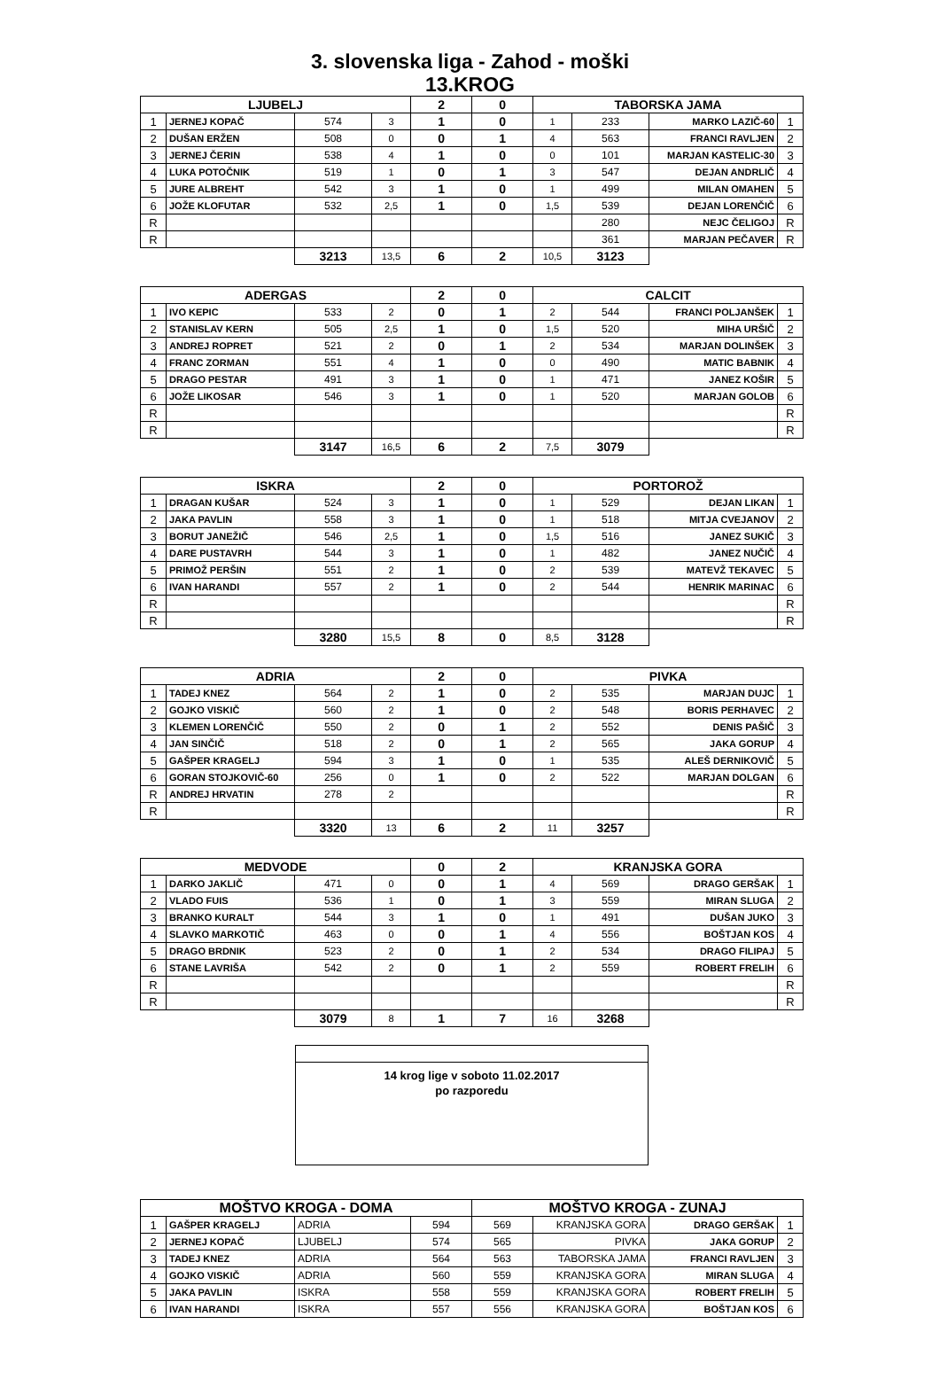3. slovenska liga - Zahod - moški
13.KROG
| LJUBELJ | | | | 2 | 0 | TABORSKA JAMA | | | |
| --- | --- | --- | --- | --- | --- | --- | --- | --- | --- |
| 1 | JERNEJ KOPAČ | 574 | 3 | 1 | 0 | 1 | 233 | MARKO LAZIČ-60 | 1 |
| 2 | DUŠAN ERŽEN | 508 | 0 | 0 | 1 | 4 | 563 | FRANCI RAVLJEN | 2 |
| 3 | JERNEJ ČERIN | 538 | 4 | 1 | 0 | 0 | 101 | MARJAN KASTELIC-30 | 3 |
| 4 | LUKA POTOČNIK | 519 | 1 | 0 | 1 | 3 | 547 | DEJAN ANDRLIČ | 4 |
| 5 | JURE ALBREHT | 542 | 3 | 1 | 0 | 1 | 499 | MILAN OMAHEN | 5 |
| 6 | JOŽE KLOFUTAR | 532 | 2,5 | 1 | 0 | 1,5 | 539 | DEJAN LORENČIČ | 6 |
| R | | | | | | | 280 | NEJC ČELIGOJ | R |
| R | | | | | | | 361 | MARJAN PEČAVER | R |
| | | 3213 | 13,5 | 6 | 2 | 10,5 | 3123 | | |
| ADERGAS | | | | 2 | 0 | CALCIT | | | |
| 1 | IVO KEPIC | 533 | 2 | 0 | 1 | 2 | 544 | FRANCI POLJANŠEK | 1 |
| 2 | STANISLAV KERN | 505 | 2,5 | 1 | 0 | 1,5 | 520 | MIHA URŠIČ | 2 |
| 3 | ANDREJ ROPRET | 521 | 2 | 0 | 1 | 2 | 534 | MARJAN DOLINŠEK | 3 |
| 4 | FRANC ZORMAN | 551 | 4 | 1 | 0 | 0 | 490 | MATIC BABNIK | 4 |
| 5 | DRAGO PESTAR | 491 | 3 | 1 | 0 | 1 | 471 | JANEZ KOŠIR | 5 |
| 6 | JOŽE LIKOSAR | 546 | 3 | 1 | 0 | 1 | 520 | MARJAN GOLOB | 6 |
| R | | | | | | | | | R |
| R | | | | | | | | | R |
| | | 3147 | 16,5 | 6 | 2 | 7,5 | 3079 | | |
| ISKRA | | | | 2 | 0 | PORTOROŽ | | | |
| 1 | DRAGAN KUŠAR | 524 | 3 | 1 | 0 | 1 | 529 | DEJAN LIKAN | 1 |
| 2 | JAKA PAVLIN | 558 | 3 | 1 | 0 | 1 | 518 | MITJA CVEJANOV | 2 |
| 3 | BORUT JANEŽIČ | 546 | 2,5 | 1 | 0 | 1,5 | 516 | JANEZ SUKIČ | 3 |
| 4 | DARE PUSTAVRH | 544 | 3 | 1 | 0 | 1 | 482 | JANEZ NUČIČ | 4 |
| 5 | PRIMOŽ PERŠIN | 551 | 2 | 1 | 0 | 2 | 539 | MATEVŽ TEKAVEC | 5 |
| 6 | IVAN HARANDI | 557 | 2 | 1 | 0 | 2 | 544 | HENRIK MARINAC | 6 |
| R | | | | | | | | | R |
| R | | | | | | | | | R |
| | | 3280 | 15,5 | 8 | 0 | 8,5 | 3128 | | |
| ADRIA | | | | 2 | 0 | PIVKA | | | |
| 1 | TADEJ KNEZ | 564 | 2 | 1 | 0 | 2 | 535 | MARJAN DUJC | 1 |
| 2 | GOJKO VISKIČ | 560 | 2 | 1 | 0 | 2 | 548 | BORIS PERHAVEC | 2 |
| 3 | KLEMEN LORENČIČ | 550 | 2 | 0 | 1 | 2 | 552 | DENIS PAŠIČ | 3 |
| 4 | JAN SINČIČ | 518 | 2 | 0 | 1 | 2 | 565 | JAKA GORUP | 4 |
| 5 | GAŠPER KRAGELJ | 594 | 3 | 1 | 0 | 1 | 535 | ALEŠ DERNIKOVIČ | 5 |
| 6 | GORAN STOJKOVIČ-60 | 256 | 0 | 1 | 0 | 2 | 522 | MARJAN DOLGAN | 6 |
| R | ANDREJ HRVATIN | 278 | 2 | | | | | | R |
| R | | | | | | | | | R |
| | | 3320 | 13 | 6 | 2 | 11 | 3257 | | |
| MEDVODE | | | | 0 | 2 | KRANJSKA GORA | | | |
| 1 | DARKO JAKLIČ | 471 | 0 | 0 | 1 | 4 | 569 | DRAGO GERŠAK | 1 |
| 2 | VLADO FUIS | 536 | 1 | 0 | 1 | 3 | 559 | MIRAN SLUGA | 2 |
| 3 | BRANKO KURALT | 544 | 3 | 1 | 0 | 1 | 491 | DUŠAN JUKO | 3 |
| 4 | SLAVKO MARKOTIČ | 463 | 0 | 0 | 1 | 4 | 556 | BOŠTJAN KOS | 4 |
| 5 | DRAGO BRDNIK | 523 | 2 | 0 | 1 | 2 | 534 | DRAGO FILIPAJ | 5 |
| 6 | STANE LAVRIŠA | 542 | 2 | 0 | 1 | 2 | 559 | ROBERT FRELIH | 6 |
| R | | | | | | | | | R |
| R | | | | | | | | | R |
| | | 3079 | 8 | 1 | 7 | 16 | 3268 | | |
14 krog lige v soboto 11.02.2017
po razporedu
| MOŠTVO KROGA - DOMA | | | | MOŠTVO KROGA - ZUNAJ | | | |
| --- | --- | --- | --- | --- | --- | --- | --- |
| 1 | GAŠPER KRAGELJ | ADRIA | 594 | 569 | KRANJSKA GORA | DRAGO GERŠAK | 1 |
| 2 | JERNEJ KOPAČ | LJUBELJ | 574 | 565 | PIVKA | JAKA GORUP | 2 |
| 3 | TADEJ KNEZ | ADRIA | 564 | 563 | TABORSKA JAMA | FRANCI RAVLJEN | 3 |
| 4 | GOJKO VISKIČ | ADRIA | 560 | 559 | KRANJSKA GORA | MIRAN SLUGA | 4 |
| 5 | JAKA PAVLIN | ISKRA | 558 | 559 | KRANJSKA GORA | ROBERT FRELIH | 5 |
| 6 | IVAN HARANDI | ISKRA | 557 | 556 | KRANJSKA GORA | BOŠTJAN KOS | 6 |